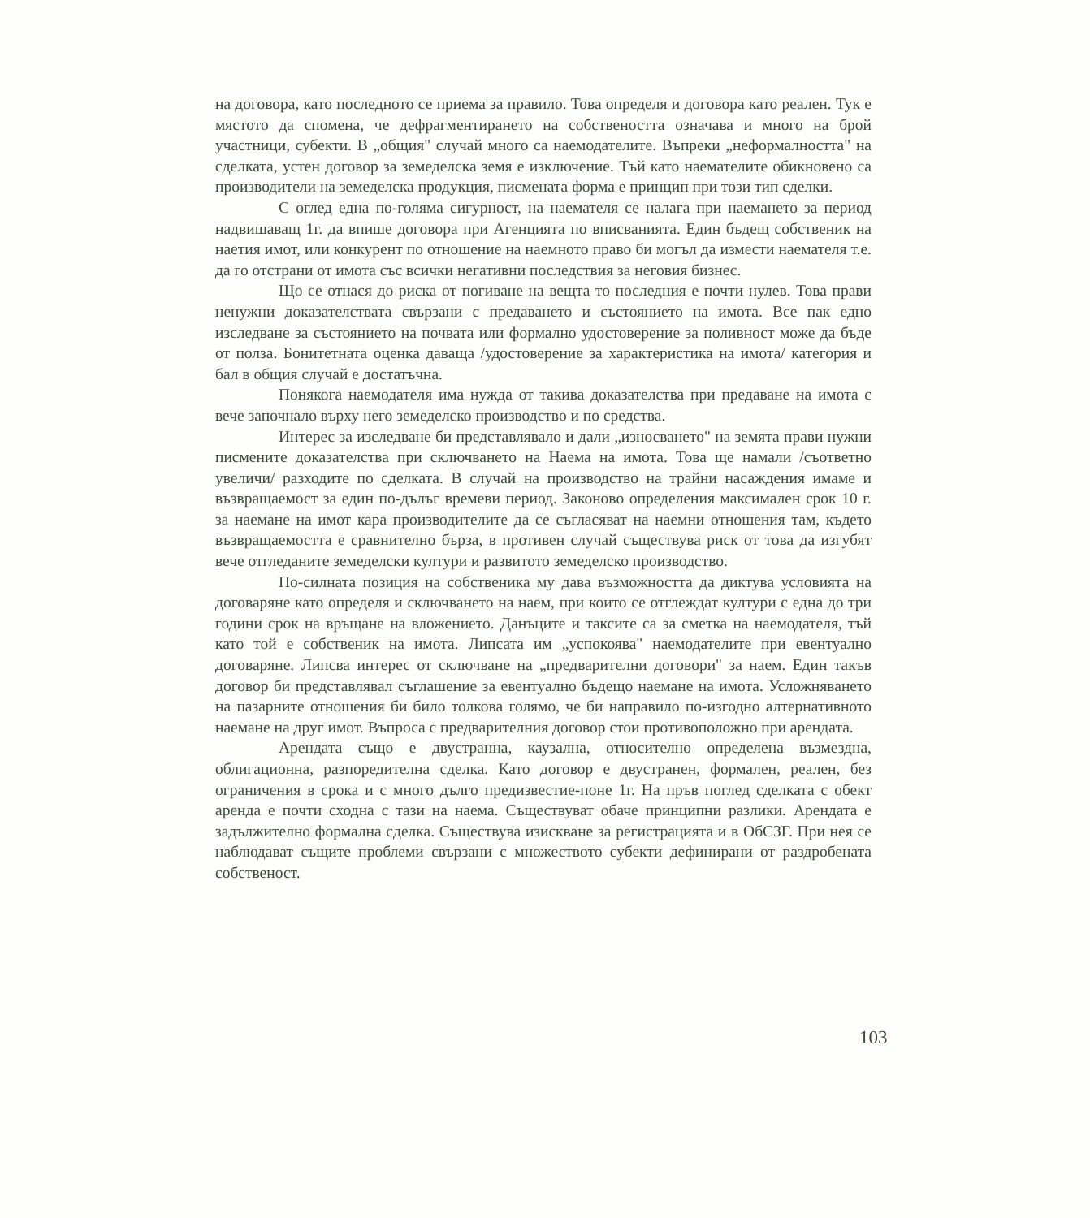на договора, като последното се приема за правило. Това определя и договора като реален. Тук е мястото да спомена, че дефрагментирането на собствеността означава и много на брой участници, субекти. В „общия" случай много са наемодателите. Въпреки „неформалността" на сделката, устен договор за земеделска земя е изключение. Тъй като наемателите обикновено са производители на земеделска продукция, писмената форма е принцип при този тип сделки.
С оглед една по-голяма сигурност, на наемателя се налага при наемането за период надвишаващ 1г. да впише договора при Агенцията по вписванията. Един бъдещ собственик на наетия имот, или конкурент по отношение на наемното право би могъл да измести наемателя т.е. да го отстрани от имота със всички негативни последствия за неговия бизнес.
Що се отнася до риска от погиване на вещта то последния е почти нулев. Това прави ненужни доказателствата свързани с предаването и състоянието на имота. Все пак едно изследване за състоянието на почвата или формално удостоверение за поливност може да бъде от полза. Бонитетната оценка даваща /удостоверение за характеристика на имота/ категория и бал в общия случай е достатъчна.
Понякога наемодателя има нужда от такива доказателства при предаване на имота с вече започнало върху него земеделско производство и по средства.
Интерес за изследване би представлявало и дали „износването" на земята прави нужни писмените доказателства при сключването на Наема на имота. Това ще намали /съответно увеличи/ разходите по сделката. В случай на производство на трайни насаждения имаме и възвращаемост за един по-дълъг времеви период. Законово определения максимален срок 10 г. за наемане на имот кара производителите да се съгласяват на наемни отношения там, където възвращаемостта е сравнително бърза, в противен случай съществува риск от това да изгубят вече отгледаните земеделски култури и развитото земеделско производство.
По-силната позиция на собственика му дава възможността да диктува условията на договаряне като определя и сключването на наем, при които се отглеждат култури с една до три години срок на връщане на вложението. Данъците и таксите са за сметка на наемодателя, тъй като той е собственик на имота. Липсата им „успокоява" наемодателите при евентуално договаряне. Липсва интерес от сключване на „предварителни договори" за наем. Един такъв договор би представлявал съглашение за евентуално бъдещо наемане на имота. Усложняването на пазарните отношения би било толкова голямо, че би направило по-изгодно алтернативното наемане на друг имот. Въпроса с предварителния договор стои противоположно при арендата.
Арендата също е двустранна, каузална, относително определена възмездна, облигационна, разпоредителна сделка. Като договор е двустранен, формален, реален, без ограничения в срока и с много дълго предизвестие-поне 1г. На пръв поглед сделката с обект аренда е почти сходна с тази на наема. Съществуват обаче принципни разлики. Арендата е задължително формална сделка. Съществува изискване за регистрацията и в ОбСЗГ. При нея се наблюдават същите проблеми свързани с множеството субекти дефинирани от раздробената собственост.
103